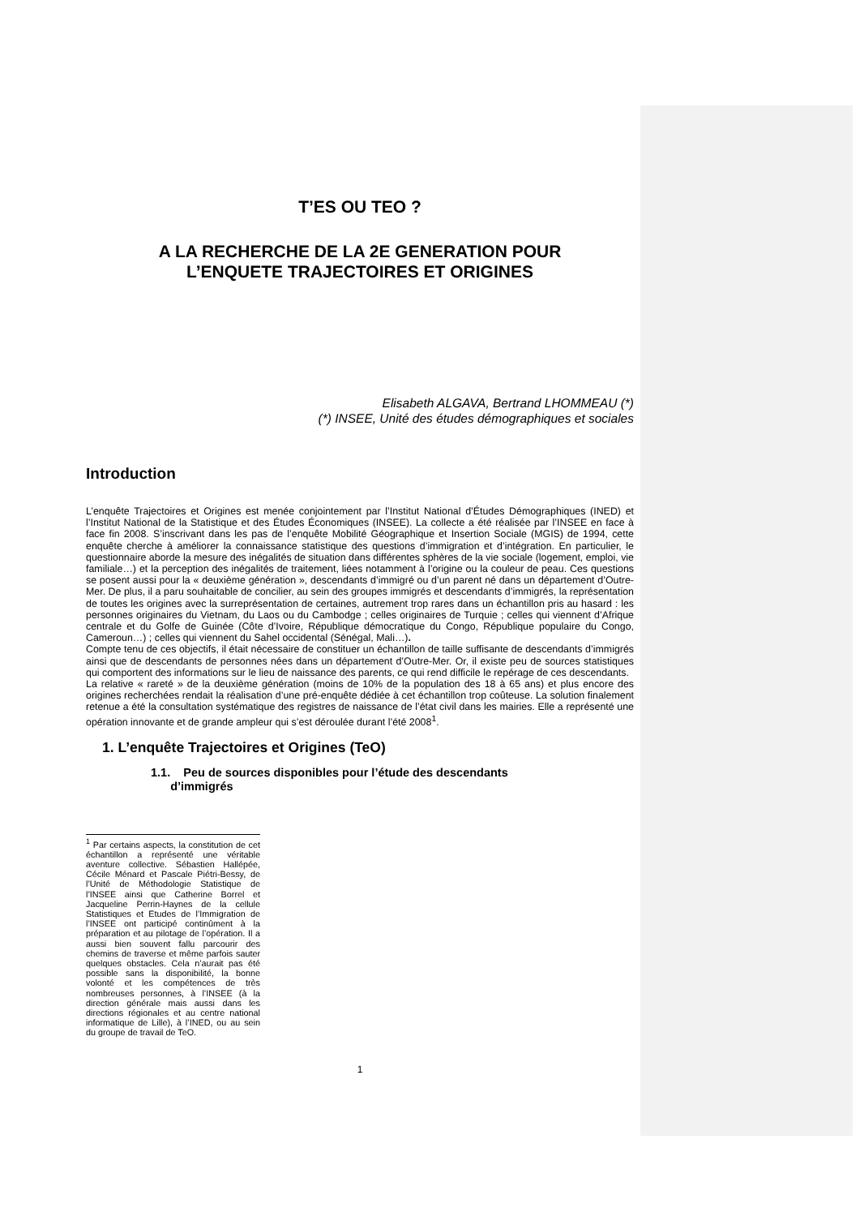T’ES OU TEO ?
A LA RECHERCHE DE LA 2E GENERATION POUR
L’ENQUETE TRAJECTOIRES ET ORIGINES
Elisabeth ALGAVA, Bertrand LHOMMEAU (*)
(*) INSEE, Unité des études démographiques et sociales
Introduction
L’enquête Trajectoires et Origines est menée conjointement par l’Institut National d’Études Démographiques (INED) et l’Institut National de la Statistique et des Études Économiques (INSEE). La collecte a été réalisée par l’INSEE en face à face fin 2008. S’inscrivant dans les pas de l’enquête Mobilité Géographique et Insertion Sociale (MGIS) de 1994, cette enquête cherche à améliorer la connaissance statistique des questions d’immigration et d’intégration. En particulier, le questionnaire aborde la mesure des inégalités de situation dans différentes sphères de la vie sociale (logement, emploi, vie familiale…) et la perception des inégalités de traitement, liées notamment à l’origine ou la couleur de peau. Ces questions se posent aussi pour la « deuxième génération », descendants d’immigré ou d’un parent né dans un département d’Outre-Mer. De plus, il a paru souhaitable de concilier, au sein des groupes immigrés et descendants d’immigrés, la représentation de toutes les origines avec la surreprésentation de certaines, autrement trop rares dans un échantillon pris au hasard : les personnes originaires du Vietnam, du Laos ou du Cambodge ; celles originaires de Turquie ; celles qui viennent d’Afrique centrale et du Golfe de Guinée (Côte d’Ivoire, République démocratique du Congo, République populaire du Congo, Cameroun…) ; celles qui viennent du Sahel occidental (Sénégal, Mali…).
Compte tenu de ces objectifs, il était nécessaire de constituer un échantillon de taille suffisante de descendants d’immigrés ainsi que de descendants de personnes nées dans un département d’Outre-Mer. Or, il existe peu de sources statistiques qui comportent des informations sur le lieu de naissance des parents, ce qui rend difficile le repérage de ces descendants.
La relative « rareté » de la deuxième génération (moins de 10% de la population des 18 à 65 ans) et plus encore des origines recherchées rendait la réalisation d’une pré-enquête dédiée à cet échantillon trop coûteuse. La solution finalement retenue a été la consultation systématique des registres de naissance de l’état civil dans les mairies. Elle a représenté une opération innovante et de grande ampleur qui s’est déroulée durant l’été 2008<sup>1</sup>.
1. L’enquête Trajectoires et Origines (TeO)
1.1. Peu de sources disponibles pour l’étude des descendants
d’immigrés
<sup>1</sup> Par certains aspects, la constitution de cet échantillon a représenté une véritable aventure collective. Sébastien Hallépée, Cécile Ménard et Pascale Piétri-Bessy, de l’Unité de Méthodologie Statistique de l’INSEE ainsi que Catherine Borrel et Jacqueline Perrin-Haynes de la cellule Statistiques et Etudes de l’Immigration de l’INSEE ont participé continûment à la préparation et au pilotage de l’opération. Il a aussi bien souvent fallu parcourir des chemins de traverse et même parfois sauter quelques obstacles. Cela n’aurait pas été possible sans la disponibilité, la bonne volonté et les compétences de très nombreuses personnes, à l’INSEE (à la direction générale mais aussi dans les directions régionales et au centre national informatique de Lille), à l’INED, ou au sein du groupe de travail de TeO.
1